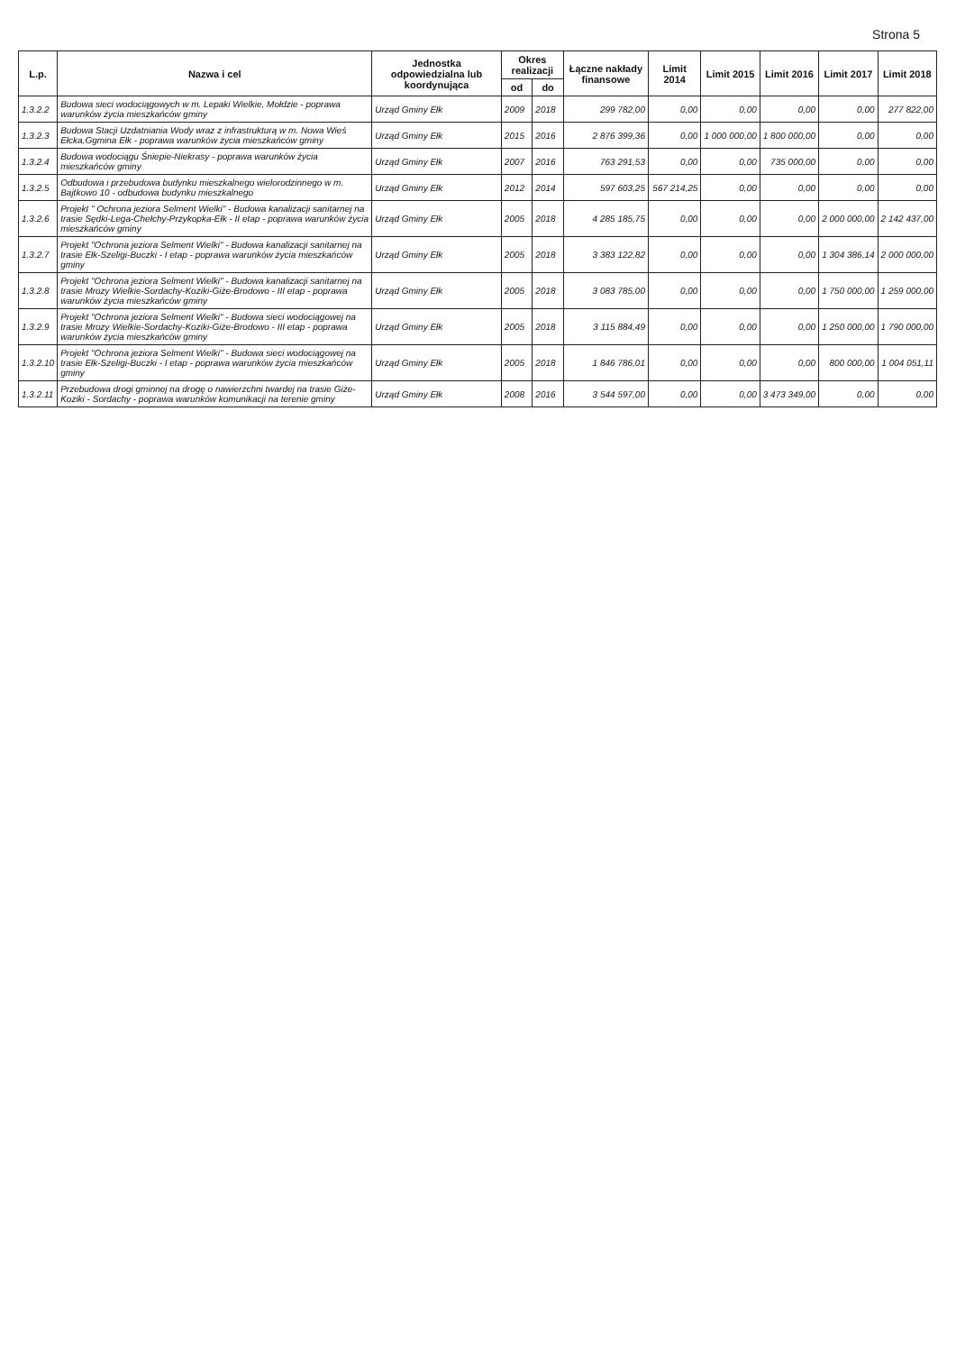Strona 5
| L.p. | Nazwa i cel | Jednostka odpowiedzialna lub koordynująca | Okres realizacji | | Łączne nakłady finansowe | Limit 2014 | Limit 2015 | Limit 2016 | Limit 2017 | Limit 2018 |
| --- | --- | --- | --- | --- | --- | --- | --- | --- | --- | --- |
| | | | od | do | | | | | | |
| 1.3.2.2 | Budowa sieci wodociągowych w m. Lepaki Wielkie, Mołdzie - poprawa warunków życia mieszkańców gminy | Urząd Gminy Ełk | 2009 | 2018 | 299 782,00 | 0,00 | 0,00 | 0,00 | 0,00 | 277 822,00 |
| 1.3.2.3 | Budowa Stacji Uzdatniania Wody wraz z infrastrukturą w m. Nowa Wieś Ełcka,Ggmina Ełk - poprawa warunków życia mieszkańców gminy | Urząd Gminy Ełk | 2015 | 2016 | 2 876 399,36 | 0,00 | 1 000 000,00 | 1 800 000,00 | 0,00 | 0,00 |
| 1.3.2.4 | Budowa wodociągu Śniepie-Niekrasy - poprawa warunków życia mieszkańców gminy | Urząd Gminy Ełk | 2007 | 2016 | 763 291,53 | 0,00 | 0,00 | 735 000,00 | 0,00 | 0,00 |
| 1.3.2.5 | Odbudowa i przebudowa budynku mieszkalnego wielorodzinnego w m. Bajtkowo 10 - odbudowa budynku mieszkalnego | Urząd Gminy Ełk | 2012 | 2014 | 597 603,25 | 567 214,25 | 0,00 | 0,00 | 0,00 | 0,00 |
| 1.3.2.6 | Projekt " Ochrona jeziora Selment Wielki" - Budowa kanalizacji sanitarnej na trasie Sędki-Lega-Chełchy-Przykopka-Ełk - II etap - poprawa warunków życia mieszkańców gminy | Urząd Gminy Ełk | 2005 | 2018 | 4 285 185,75 | 0,00 | 0,00 | 0,00 | 2 000 000,00 | 2 142 437,00 |
| 1.3.2.7 | Projekt "Ochrona jeziora Selment Wielki" - Budowa kanalizacji sanitarnej na trasie Ełk-Szeligi-Buczki - I etap - poprawa warunków życia mieszkańców gminy | Urząd Gminy Ełk | 2005 | 2018 | 3 383 122,82 | 0,00 | 0,00 | 0,00 | 1 304 386,14 | 2 000 000,00 |
| 1.3.2.8 | Projekt "Ochrona jeziora Selment Wielki" - Budowa kanalizacji sanitarnej na trasie Mrozy Wielkie-Sordachy-Koziki-Giże-Brodowo - III etap - poprawa warunków życia mieszkańców gminy | Urząd Gminy Ełk | 2005 | 2018 | 3 083 785,00 | 0,00 | 0,00 | 0,00 | 1 750 000,00 | 1 259 000,00 |
| 1.3.2.9 | Projekt "Ochrona jeziora Selment Wielki" - Budowa sieci wodociągowej na trasie Mrozy Wielkie-Sordachy-Koziki-Giże-Brodowo - III etap - poprawa warunków życia mieszkańców gminy | Urząd Gminy Ełk | 2005 | 2018 | 3 115 884,49 | 0,00 | 0,00 | 0,00 | 1 250 000,00 | 1 790 000,00 |
| 1.3.2.10 | Projekt "Ochrona jeziora Selment Wielki" - Budowa sieci wodociągowej na trasie Ełk-Szeligi-Buczki - I etap - poprawa warunków życia mieszkańców gminy | Urząd Gminy Ełk | 2005 | 2018 | 1 846 786,01 | 0,00 | 0,00 | 0,00 | 800 000,00 | 1 004 051,11 |
| 1.3.2.11 | Przebudowa drogi gminnej na drogę o nawierzchni twardej na trasie Giże-Koziki - Sordachy - poprawa warunków komunikacji na terenie gminy | Urząd Gminy Ełk | 2008 | 2016 | 3 544 597,00 | 0,00 | 0,00 | 3 473 349,00 | 0,00 | 0,00 |